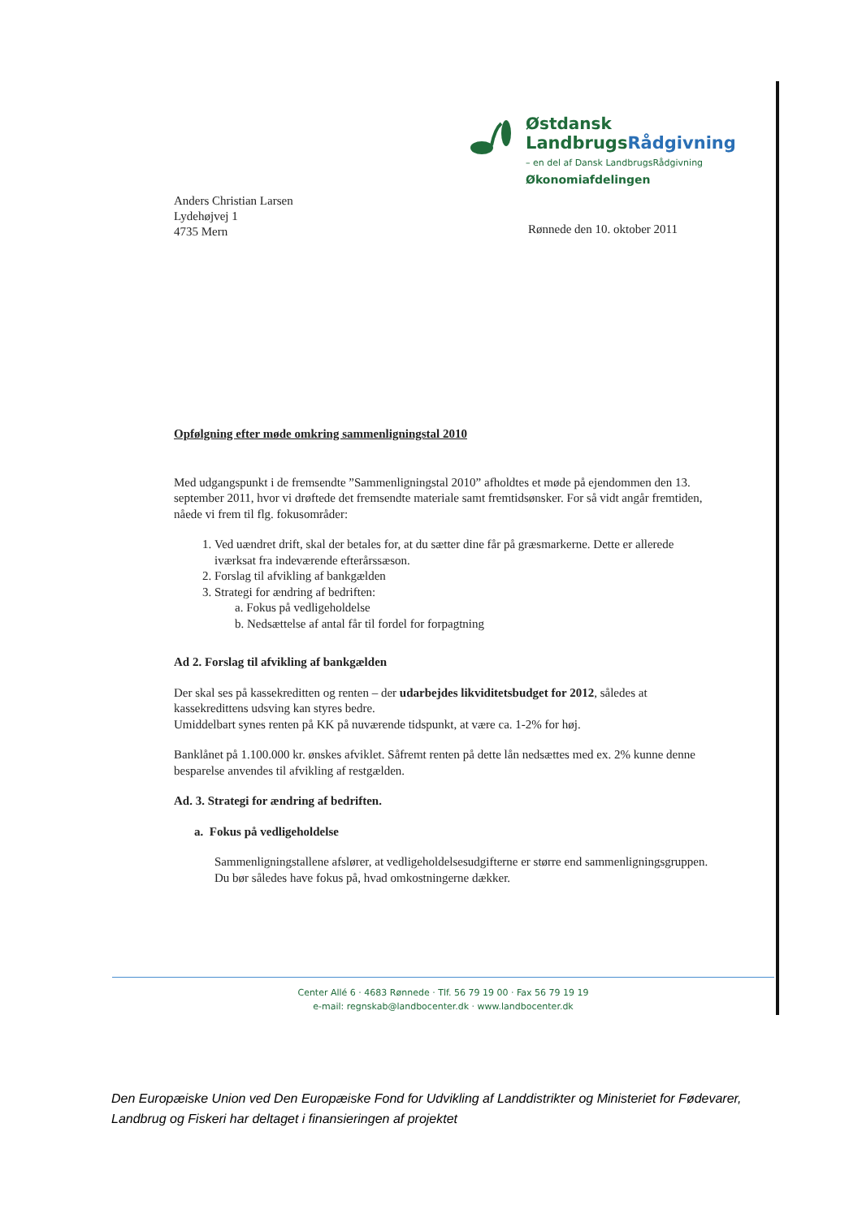Østdansk
LandbrugsRådgivning
– en del af Dansk LandbrugsRådgivning
Økonomiafdelingen
Anders Christian Larsen
Lydehøjvej 1
4735 Mern
Rønnede den 10. oktober 2011
Opfølgning efter møde omkring sammenligningstal 2010
Med udgangspunkt i de fremsendte ”Sammenligningstal 2010” afholdtes et møde på ejendommen den 13. september 2011, hvor vi drøftede det fremsendte materiale samt fremtidsønsker. For så vidt angår fremtiden, nåede vi frem til flg. fokusområder:
1. Ved uændret drift, skal der betales for, at du sætter dine får på græsmarkerne. Dette er allerede iværksat fra indeværende efterårssæson.
2. Forslag til afvikling af bankgælden
3. Strategi for ændring af bedriften:
a. Fokus på vedligeholdelse
b. Nedsættelse af antal får til fordel for forpagtning
Ad 2. Forslag til afvikling af bankgælden
Der skal ses på kassekreditten og renten – der udarbejdes likviditetsbudget for 2012, således at kassekredittens udsving kan styres bedre.
Umiddelbart synes renten på KK på nuværende tidspunkt, at være ca. 1-2% for høj.
Banklånet på 1.100.000 kr. ønskes afviklet. Såfremt renten på dette lån nedsættes med ex. 2% kunne denne besparelse anvendes til afvikling af restgælden.
Ad. 3. Strategi for ændring af bedriften.
a. Fokus på vedligeholdelse
Sammenligningstallene afslører, at vedligeholdelsesudgifterne er større end sammenligningsgruppen. Du bør således have fokus på, hvad omkostningerne dækker.
Center Allé 6 · 4683 Rønnede · Tlf. 56 79 19 00 · Fax 56 79 19 19
e-mail: regnskab@landbocenter.dk · www.landbocenter.dk
Den Europæiske Union ved Den Europæiske Fond for Udvikling af Landdistrikter og Ministeriet for Fødevarer, Landbrug og Fiskeri har deltaget i finansieringen af projektet